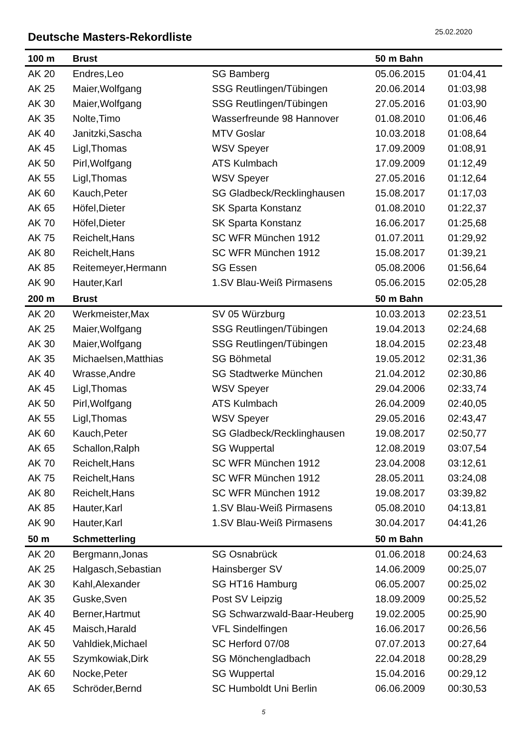Deutsche Masters-Rekordliste
25.02.2020
| 100 m | Brust | | 50 m Bahn | |
| --- | --- | --- | --- | --- |
| AK 20 | Endres,Leo | SG Bamberg | 05.06.2015 | 01:04,41 |
| AK 25 | Maier,Wolfgang | SSG Reutlingen/Tübingen | 20.06.2014 | 01:03,98 |
| AK 30 | Maier,Wolfgang | SSG Reutlingen/Tübingen | 27.05.2016 | 01:03,90 |
| AK 35 | Nolte,Timo | Wasserfreunde 98 Hannover | 01.08.2010 | 01:06,46 |
| AK 40 | Janitzki,Sascha | MTV Goslar | 10.03.2018 | 01:08,64 |
| AK 45 | Ligl,Thomas | WSV Speyer | 17.09.2009 | 01:08,91 |
| AK 50 | Pirl,Wolfgang | ATS Kulmbach | 17.09.2009 | 01:12,49 |
| AK 55 | Ligl,Thomas | WSV Speyer | 27.05.2016 | 01:12,64 |
| AK 60 | Kauch,Peter | SG Gladbeck/Recklinghausen | 15.08.2017 | 01:17,03 |
| AK 65 | Höfel,Dieter | SK Sparta Konstanz | 01.08.2010 | 01:22,37 |
| AK 70 | Höfel,Dieter | SK Sparta Konstanz | 16.06.2017 | 01:25,68 |
| AK 75 | Reichelt,Hans | SC WFR München 1912 | 01.07.2011 | 01:29,92 |
| AK 80 | Reichelt,Hans | SC WFR München 1912 | 15.08.2017 | 01:39,21 |
| AK 85 | Reitemeyer,Hermann | SG Essen | 05.08.2006 | 01:56,64 |
| AK 90 | Hauter,Karl | 1.SV Blau-Weiß Pirmasens | 05.06.2015 | 02:05,28 |
| 200 m | Brust | | 50 m Bahn | |
| AK 20 | Werkmeister,Max | SV 05 Würzburg | 10.03.2013 | 02:23,51 |
| AK 25 | Maier,Wolfgang | SSG Reutlingen/Tübingen | 19.04.2013 | 02:24,68 |
| AK 30 | Maier,Wolfgang | SSG Reutlingen/Tübingen | 18.04.2015 | 02:23,48 |
| AK 35 | Michaelsen,Matthias | SG Böhmetal | 19.05.2012 | 02:31,36 |
| AK 40 | Wrasse,Andre | SG Stadtwerke München | 21.04.2012 | 02:30,86 |
| AK 45 | Ligl,Thomas | WSV Speyer | 29.04.2006 | 02:33,74 |
| AK 50 | Pirl,Wolfgang | ATS Kulmbach | 26.04.2009 | 02:40,05 |
| AK 55 | Ligl,Thomas | WSV Speyer | 29.05.2016 | 02:43,47 |
| AK 60 | Kauch,Peter | SG Gladbeck/Recklinghausen | 19.08.2017 | 02:50,77 |
| AK 65 | Schallon,Ralph | SG Wuppertal | 12.08.2019 | 03:07,54 |
| AK 70 | Reichelt,Hans | SC WFR München 1912 | 23.04.2008 | 03:12,61 |
| AK 75 | Reichelt,Hans | SC WFR München 1912 | 28.05.2011 | 03:24,08 |
| AK 80 | Reichelt,Hans | SC WFR München 1912 | 19.08.2017 | 03:39,82 |
| AK 85 | Hauter,Karl | 1.SV Blau-Weiß Pirmasens | 05.08.2010 | 04:13,81 |
| AK 90 | Hauter,Karl | 1.SV Blau-Weiß Pirmasens | 30.04.2017 | 04:41,26 |
| 50 m | Schmetterling | | 50 m Bahn | |
| AK 20 | Bergmann,Jonas | SG Osnabrück | 01.06.2018 | 00:24,63 |
| AK 25 | Halgasch,Sebastian | Hainsberger SV | 14.06.2009 | 00:25,07 |
| AK 30 | Kahl,Alexander | SG HT16 Hamburg | 06.05.2007 | 00:25,02 |
| AK 35 | Guske,Sven | Post SV Leipzig | 18.09.2009 | 00:25,52 |
| AK 40 | Berner,Hartmut | SG Schwarzwald-Baar-Heuberg | 19.02.2005 | 00:25,90 |
| AK 45 | Maisch,Harald | VFL Sindelfingen | 16.06.2017 | 00:26,56 |
| AK 50 | Vahldiek,Michael | SC Herford 07/08 | 07.07.2013 | 00:27,64 |
| AK 55 | Szymkowiak,Dirk | SG Mönchengladbach | 22.04.2018 | 00:28,29 |
| AK 60 | Nocke,Peter | SG Wuppertal | 15.04.2016 | 00:29,12 |
| AK 65 | Schröder,Bernd | SC Humboldt Uni Berlin | 06.06.2009 | 00:30,53 |
5